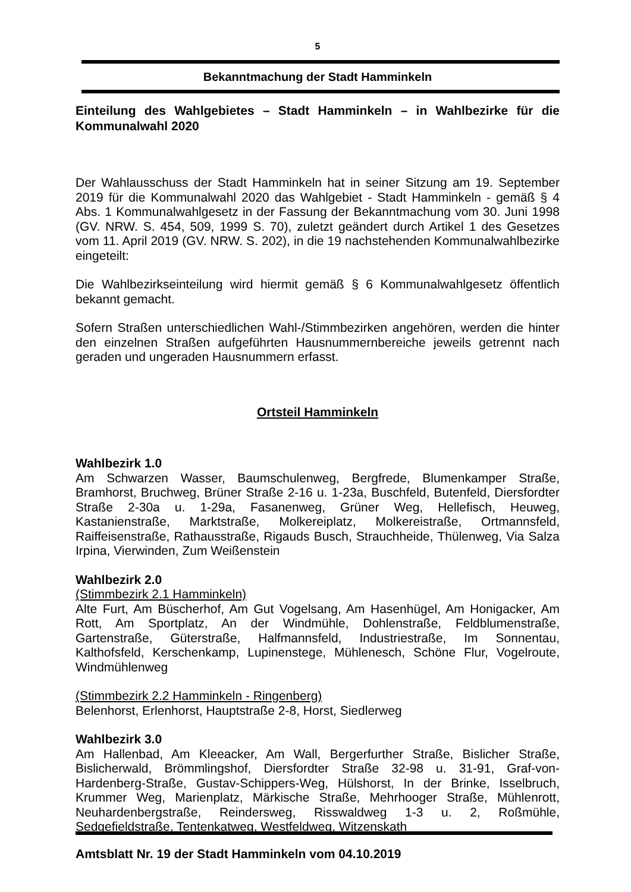5
Bekanntmachung der Stadt Hamminkeln
Einteilung des Wahlgebietes – Stadt Hamminkeln – in Wahlbezirke für die Kommunalwahl 2020
Der Wahlausschuss der Stadt Hamminkeln hat in seiner Sitzung am 19. September 2019 für die Kommunalwahl 2020 das Wahlgebiet - Stadt Hamminkeln - gemäß § 4 Abs. 1 Kommunalwahlgesetz in der Fassung der Bekanntmachung vom 30. Juni 1998 (GV. NRW. S. 454, 509, 1999 S. 70), zuletzt geändert durch Artikel 1 des Gesetzes vom 11. April 2019 (GV. NRW. S. 202), in die 19 nachstehenden Kommunalwahlbezirke eingeteilt:
Die Wahlbezirkseinteilung wird hiermit gemäß § 6 Kommunalwahlgesetz öffentlich bekannt gemacht.
Sofern Straßen unterschiedlichen Wahl-/Stimmbezirken angehören, werden die hinter den einzelnen Straßen aufgeführten Hausnummernbereiche jeweils getrennt nach geraden und ungeraden Hausnummern erfasst.
Ortsteil Hamminkeln
Wahlbezirk 1.0
Am Schwarzen Wasser, Baumschulenweg, Bergfrede, Blumenkamper Straße, Bramhorst, Bruchweg, Brüner Straße 2-16 u. 1-23a, Buschfeld, Butenfeld, Diersfordter Straße 2-30a u. 1-29a, Fasanenweg, Grüner Weg, Hellefisch, Heuweg, Kastanienstraße, Marktstraße, Molkereiplatz, Molkereistraße, Ortmannsfeld, Raiffeisenstraße, Rathausstraße, Rigauds Busch, Strauchheide, Thülenweg, Via Salza Irpina, Vierwinden, Zum Weißenstein
Wahlbezirk 2.0
(Stimmbezirk 2.1 Hamminkeln)
Alte Furt, Am Büscherhof, Am Gut Vogelsang, Am Hasenhügel, Am Honigacker, Am Rott, Am Sportplatz, An der Windmühle, Dohlenstraße, Feldblumenstraße, Gartenstraße, Güterstraße, Halfmannsfeld, Industriestraße, Im Sonnentau, Kalthofsfeld, Kerschenkamp, Lupinenstege, Mühlenesch, Schöne Flur, Vogelroute, Windmühlenweg
(Stimmbezirk 2.2 Hamminkeln - Ringenberg)
Belenhorst, Erlenhorst, Hauptstraße 2-8, Horst, Siedlerweg
Wahlbezirk 3.0
Am Hallenbad, Am Kleeacker, Am Wall, Bergerfurther Straße, Bislicher Straße, Bislicherwald, Brömmlingshof, Diersfordter Straße 32-98 u. 31-91, Graf-von-Hardenberg-Straße, Gustav-Schippers-Weg, Hülshorst, In der Brinke, Isselbruch, Krummer Weg, Marienplatz, Märkische Straße, Mehrhooger Straße, Mühlenrott, Neuhardenbergstraße, Reindersweg, Risswaldweg 1-3 u. 2, Roßmühle, Sedgefieldstraße, Tentenkatweg, Westfeldweg, Witzenskath
Amtsblatt Nr. 19 der Stadt Hamminkeln vom 04.10.2019